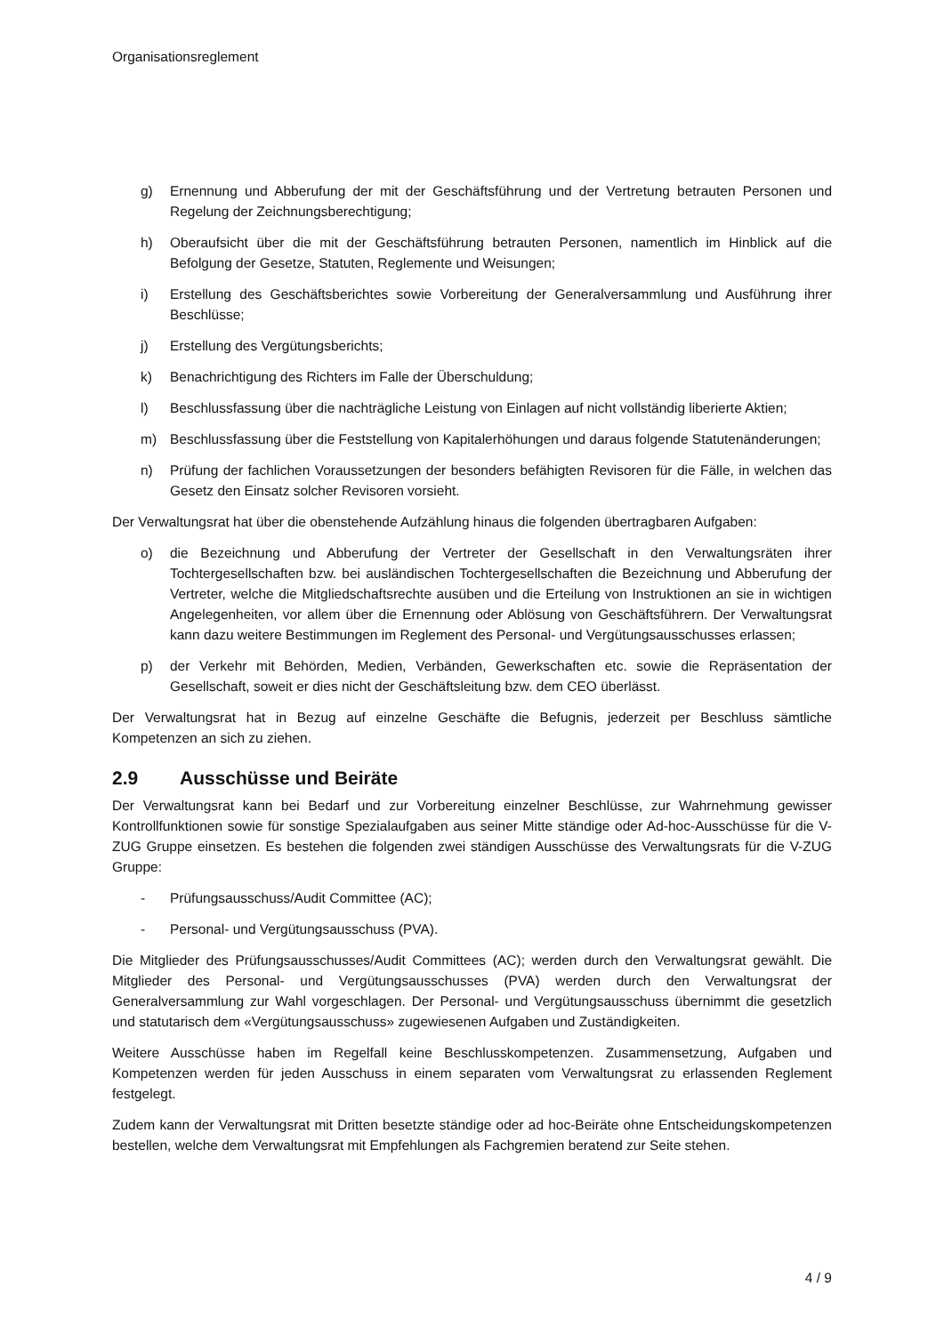Organisationsreglement
g) Ernennung und Abberufung der mit der Geschäftsführung und der Vertretung betrauten Personen und Regelung der Zeichnungsberechtigung;
h) Oberaufsicht über die mit der Geschäftsführung betrauten Personen, namentlich im Hinblick auf die Befolgung der Gesetze, Statuten, Reglemente und Weisungen;
i) Erstellung des Geschäftsberichtes sowie Vorbereitung der Generalversammlung und Ausführung ihrer Beschlüsse;
j) Erstellung des Vergütungsberichts;
k) Benachrichtigung des Richters im Falle der Überschuldung;
l) Beschlussfassung über die nachträgliche Leistung von Einlagen auf nicht vollständig liberierte Aktien;
m) Beschlussfassung über die Feststellung von Kapitalerhöhungen und daraus folgende Statutenänderungen;
n) Prüfung der fachlichen Voraussetzungen der besonders befähigten Revisoren für die Fälle, in welchen das Gesetz den Einsatz solcher Revisoren vorsieht.
Der Verwaltungsrat hat über die obenstehende Aufzählung hinaus die folgenden übertragbaren Aufgaben:
o) die Bezeichnung und Abberufung der Vertreter der Gesellschaft in den Verwaltungsräten ihrer Tochtergesellschaften bzw. bei ausländischen Tochtergesellschaften die Bezeichnung und Abberufung der Vertreter, welche die Mitgliedschaftsrechte ausüben und die Erteilung von Instruktionen an sie in wichtigen Angelegenheiten, vor allem über die Ernennung oder Ablösung von Geschäftsführern. Der Verwaltungsrat kann dazu weitere Bestimmungen im Reglement des Personal- und Vergütungsausschusses erlassen;
p) der Verkehr mit Behörden, Medien, Verbänden, Gewerkschaften etc. sowie die Repräsentation der Gesellschaft, soweit er dies nicht der Geschäftsleitung bzw. dem CEO überlässt.
Der Verwaltungsrat hat in Bezug auf einzelne Geschäfte die Befugnis, jederzeit per Beschluss sämtliche Kompetenzen an sich zu ziehen.
2.9 Ausschüsse und Beiräte
Der Verwaltungsrat kann bei Bedarf und zur Vorbereitung einzelner Beschlüsse, zur Wahrnehmung gewisser Kontrollfunktionen sowie für sonstige Spezialaufgaben aus seiner Mitte ständige oder Ad-hoc-Ausschüsse für die V-ZUG Gruppe einsetzen. Es bestehen die folgenden zwei ständigen Ausschüsse des Verwaltungsrats für die V-ZUG Gruppe:
- Prüfungsausschuss/Audit Committee (AC);
- Personal- und Vergütungsausschuss (PVA).
Die Mitglieder des Prüfungsausschusses/Audit Committees (AC); werden durch den Verwaltungsrat gewählt. Die Mitglieder des Personal- und Vergütungsausschusses (PVA) werden durch den Verwaltungsrat der Generalversammlung zur Wahl vorgeschlagen. Der Personal- und Vergütungsausschuss übernimmt die gesetzlich und statutarisch dem «Vergütungsausschuss» zugewiesenen Aufgaben und Zuständigkeiten.
Weitere Ausschüsse haben im Regelfall keine Beschlusskompetenzen. Zusammensetzung, Aufgaben und Kompetenzen werden für jeden Ausschuss in einem separaten vom Verwaltungsrat zu erlassenden Reglement festgelegt.
Zudem kann der Verwaltungsrat mit Dritten besetzte ständige oder ad hoc-Beiräte ohne Entscheidungskompetenzen bestellen, welche dem Verwaltungsrat mit Empfehlungen als Fachgremien beratend zur Seite stehen.
4 / 9